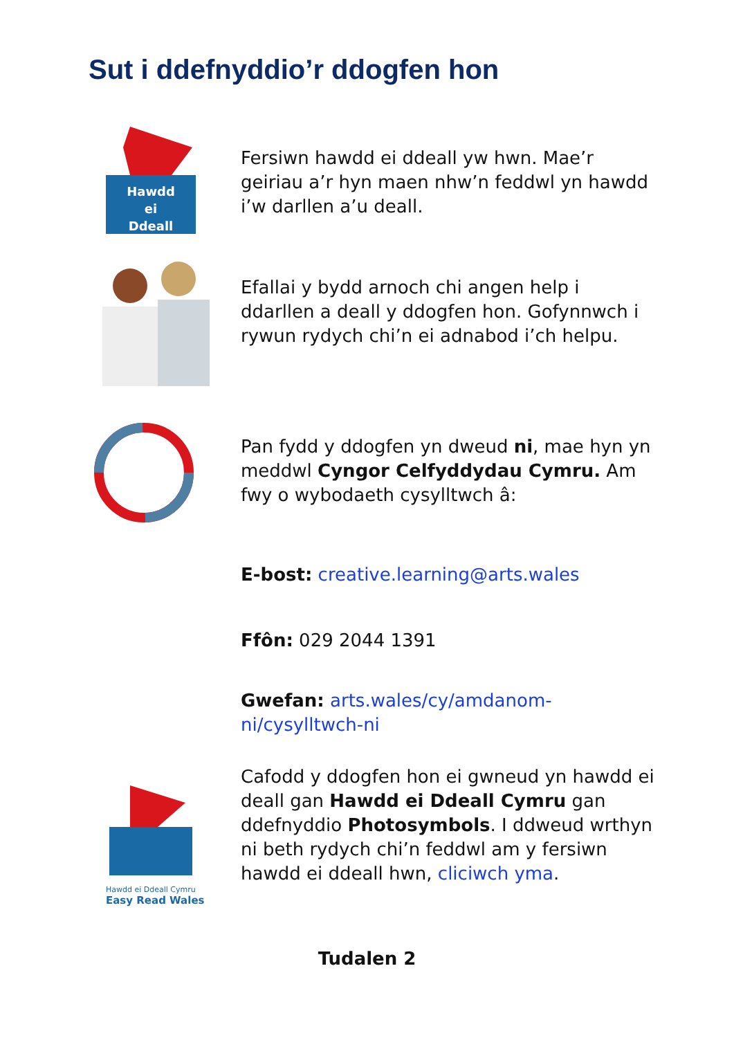Sut i ddefnyddio’r ddogfen hon
Hawdd
ei
Ddeall
Fersiwn hawdd ei ddeall yw hwn. Mae’r geiriau a’r hyn maen nhw’n feddwl yn hawdd i’w darllen a’u deall.
Efallai y bydd arnoch chi angen help i ddarllen a deall y ddogfen hon. Gofynnwch i rywun rydych chi’n ei adnabod i’ch helpu.
Pan fydd y ddogfen yn dweud ni, mae hyn yn meddwl Cyngor Celfyddydau Cymru. Am fwy o wybodaeth cysylltwch â:
E-bost: creative.learning@arts.wales
Ffôn: 029 2044 1391
Gwefan: arts.wales/cy/amdanom-ni/cysylltwch-ni
Hawdd ei Ddeall Cymru
Easy Read Wales
Cafodd y ddogfen hon ei gwneud yn hawdd ei deall gan Hawdd ei Ddeall Cymru gan ddefnyddio Photosymbols. I ddweud wrthyn ni beth rydych chi’n feddwl am y fersiwn hawdd ei ddeall hwn, cliciwch yma.
Tudalen 2